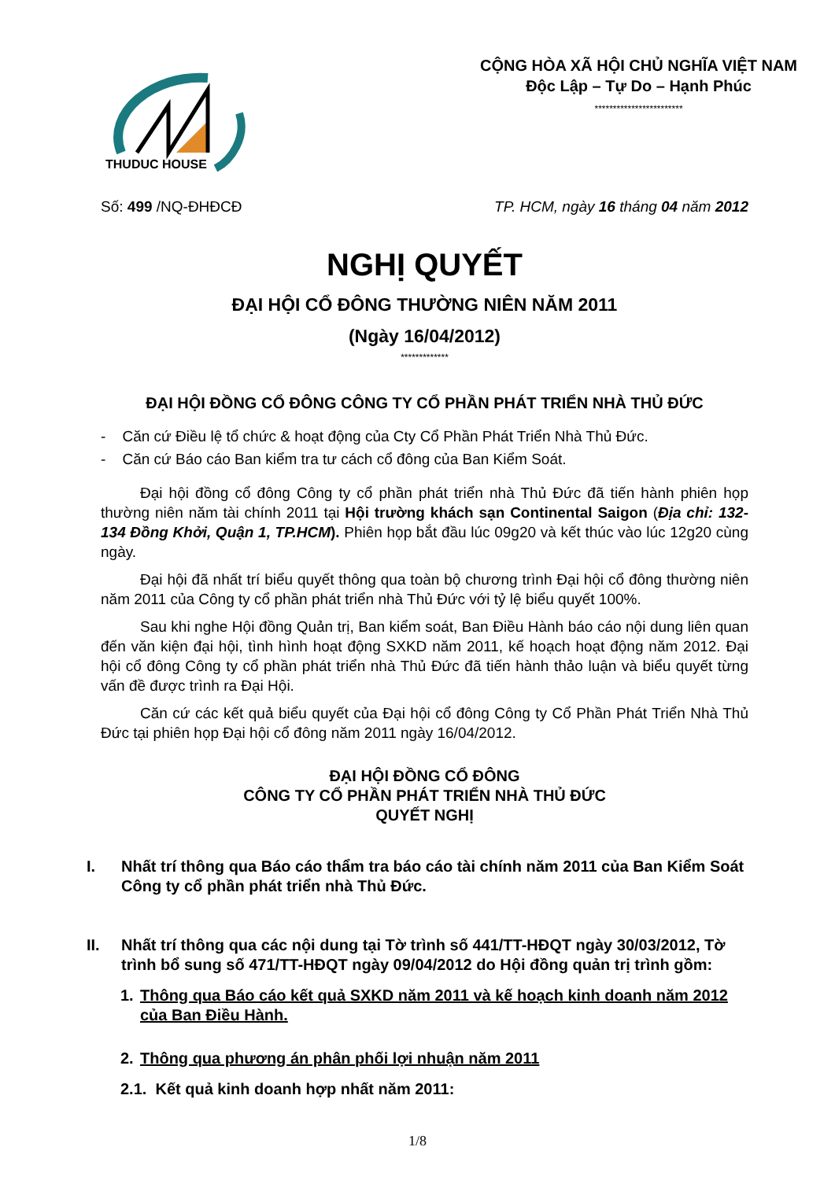THUDUC HOUSE
CỘNG HÒA XÃ HỘI CHỦ NGHĨA VIỆT NAM
Độc Lập – Tự Do – Hạnh Phúc
************************
Số: 499 /NQ-ĐHĐCĐ TP. HCM, ngày 16 tháng 04 năm 2012
NGHỊ QUYẾT
ĐẠI HỘI CỔ ĐÔNG THƯỜNG NIÊN NĂM 2011
(Ngày 16/04/2012)
*************
ĐẠI HỘI ĐỒNG CỔ ĐÔNG CÔNG TY CỔ PHẦN PHÁT TRIỂN NHÀ THỦ ĐỨC
- Căn cứ Điều lệ tổ chức & hoạt động của Cty Cổ Phần Phát Triển Nhà Thủ Đức.
- Căn cứ Báo cáo Ban kiểm tra tư cách cổ đông của Ban Kiểm Soát.
Đại hội đồng cổ đông Công ty cổ phần phát triển nhà Thủ Đức đã tiến hành phiên họp thường niên năm tài chính 2011 tại Hội trường khách sạn Continental Saigon (Địa chỉ: 132-134 Đồng Khởi, Quận 1, TP.HCM). Phiên họp bắt đầu lúc 09g20 và kết thúc vào lúc 12g20 cùng ngày.
Đại hội đã nhất trí biểu quyết thông qua toàn bộ chương trình Đại hội cổ đông thường niên năm 2011 của Công ty cổ phần phát triển nhà Thủ Đức với tỷ lệ biểu quyết 100%.
Sau khi nghe Hội đồng Quản trị, Ban kiểm soát, Ban Điều Hành báo cáo nội dung liên quan đến văn kiện đại hội, tình hình hoạt động SXKD năm 2011, kế hoạch hoạt động năm 2012. Đại hội cổ đông Công ty cổ phần phát triển nhà Thủ Đức đã tiến hành thảo luận và biểu quyết từng vấn đề được trình ra Đại Hội.
Căn cứ các kết quả biểu quyết của Đại hội cổ đông Công ty Cổ Phần Phát Triển Nhà Thủ Đức tại phiên họp Đại hội cổ đông năm 2011 ngày 16/04/2012.
ĐẠI HỘI ĐỒNG CỔ ĐÔNG
CÔNG TY CỔ PHẦN PHÁT TRIỂN NHÀ THỦ ĐỨC
QUYẾT NGHỊ
I. Nhất trí thông qua Báo cáo thẩm tra báo cáo tài chính năm 2011 của Ban Kiểm Soát Công ty cổ phần phát triển nhà Thủ Đức.
II. Nhất trí thông qua các nội dung tại Tờ trình số 441/TT-HĐQT ngày 30/03/2012, Tờ trình bổ sung số 471/TT-HĐQT ngày 09/04/2012 do Hội đồng quản trị trình gồm:
1. Thông qua Báo cáo kết quả SXKD năm 2011 và kế hoạch kinh doanh năm 2012 của Ban Điều Hành.
2. Thông qua phương án phân phối lợi nhuận năm 2011
2.1. Kết quả kinh doanh hợp nhất năm 2011:
1/8